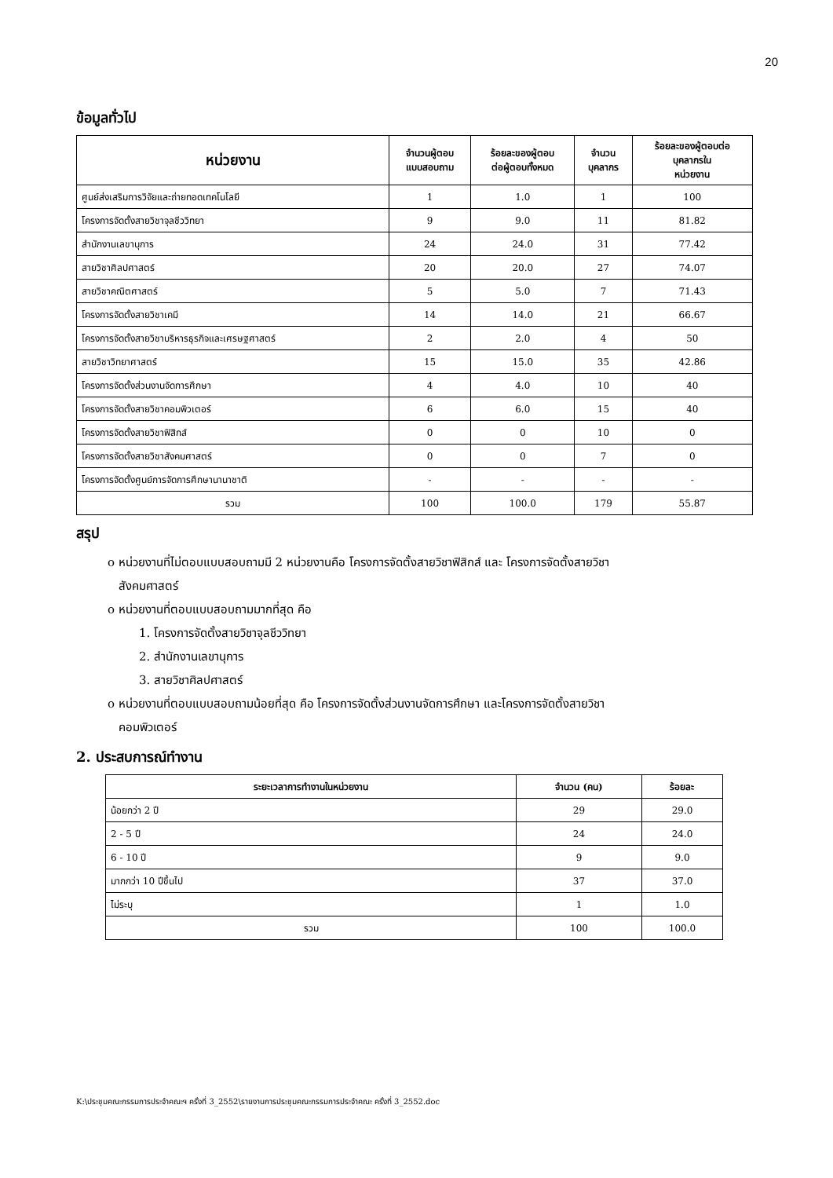20
ข้อมูลทั่วไป
| หน่วยงาน | จำนวนผู้ตอบ แบบสอบถาม | ร้อยละของผู้ตอบ ต่อผู้ตอบทั้งหมด | จำนวน บุคลากร | ร้อยละของผู้ตอบต่อ บุคลากรใน หน่วยงาน |
| --- | --- | --- | --- | --- |
| ศูนย์ส่งเสริมการวิจัยและถ่ายทอดเทคโนโลยี | 1 | 1.0 | 1 | 100 |
| โครงการจัดตั้งสายวิชาจุลชีววิทยา | 9 | 9.0 | 11 | 81.82 |
| สำนักงานเลขานุการ | 24 | 24.0 | 31 | 77.42 |
| สายวิชาศิลปศาสตร์ | 20 | 20.0 | 27 | 74.07 |
| สายวิชาคณิตศาสตร์ | 5 | 5.0 | 7 | 71.43 |
| โครงการจัดตั้งสายวิชาเคมี | 14 | 14.0 | 21 | 66.67 |
| โครงการจัดตั้งสายวิชาบริหารธุรกิจและเศรษฐศาสตร์ | 2 | 2.0 | 4 | 50 |
| สายวิชาวิทยาศาสตร์ | 15 | 15.0 | 35 | 42.86 |
| โครงการจัดตั้งส่วนงานจัดการศึกษา | 4 | 4.0 | 10 | 40 |
| โครงการจัดตั้งสายวิชาคอมพิวเตอร์ | 6 | 6.0 | 15 | 40 |
| โครงการจัดตั้งสายวิชาฟิสิกส์ | 0 | 0 | 10 | 0 |
| โครงการจัดตั้งสายวิชาสังคมศาสตร์ | 0 | 0 | 7 | 0 |
| โครงการจัดตั้งศูนย์การจัดการศึกษานานาชาติ | - | - | - | - |
| รวม | 100 | 100.0 | 179 | 55.87 |
สรุป
o หน่วยงานที่ไม่ตอบแบบสอบถามมี 2 หน่วยงานคือ โครงการจัดตั้งสายวิชาฟิสิกส์ และ โครงการจัดตั้งสายวิชา
สังคมศาสตร์
o หน่วยงานที่ตอบแบบสอบถามมากที่สุด คือ
1. โครงการจัดตั้งสายวิชาจุลชีววิทยา
2. สำนักงานเลขานุการ
3. สายวิชาศิลปศาสตร์
o หน่วยงานที่ตอบแบบสอบถามน้อยที่สุด คือ โครงการจัดตั้งส่วนงานจัดการศึกษา และโครงการจัดตั้งสายวิชา
คอมพิวเตอร์
2. ประสบการณ์ทำงาน
| ระยะเวลาการทำงานในหน่วยงาน | จำนวน (คน) | ร้อยละ |
| --- | --- | --- |
| น้อยกว่า 2 ปี | 29 | 29.0 |
| 2 - 5 ปี | 24 | 24.0 |
| 6 - 10 ปี | 9 | 9.0 |
| มากกว่า 10 ปีขึ้นไป | 37 | 37.0 |
| ไม่ระบุ | 1 | 1.0 |
| รวม | 100 | 100.0 |
K:\ประชุมคณะกรรมการประจำคณะฯ ครั้งที่ 3_2552\รายงานการประชุมคณะกรรมการประจำคณะ ครั้งที่ 3_2552.doc